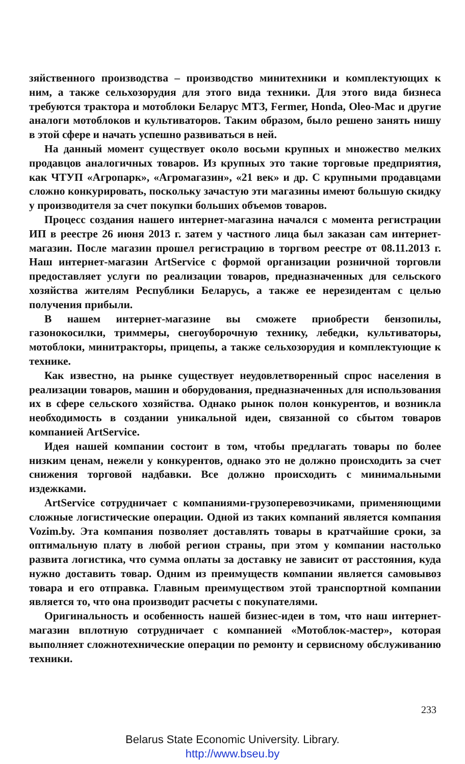зяйственного производства – производство минитехники и комплектующих к ним, а также сельхозорудия для этого вида техники. Для этого вида бизнеса требуются трактора и мотоблоки Беларус МТЗ, Fermer, Honda, Oleo-Mac и другие аналоги мотоблоков и культиваторов. Таким образом, было решено занять нишу в этой сфере и начать успешно развиваться в ней.
На данный момент существует около восьми крупных и множество мелких продавцов аналогичных товаров. Из крупных это такие торговые предприятия, как ЧТУП «Агропарк», «Агромагазин», «21 век» и др. С крупными продавцами сложно конкурировать, поскольку зачастую эти магазины имеют большую скидку у производителя за счет покупки больших объемов товаров.
Процесс создания нашего интернет-магазина начался с момента регистрации ИП в реестре 26 июня 2013 г. затем у частного лица был заказан сам интернет-магазин. После магазин прошел регистрацию в торгвом реестре от 08.11.2013 г. Наш интернет-магазин ArtService с формой организации розничной торговли предоставляет услуги по реализации товаров, предназначенных для сельского хозяйства жителям Республики Беларусь, а также ее нерезидентам с целью получения прибыли.
В нашем интернет-магазине вы сможете приобрести бензопилы, газонокосилки, триммеры, снегоуборочную технику, лебедки, культиваторы, мотоблоки, минитракторы, прицепы, а также сельхозорудия и комплектующие к технике.
Как известно, на рынке существует неудовлетворенный спрос населения в реализации товаров, машин и оборудования, предназначенных для использования их в сфере сельского хозяйства. Однако рынок полон конкурентов, и возникла необходимость в создании уникальной идеи, связанной со сбытом товаров компанией ArtService.
Идея нашей компании состоит в том, чтобы предлагать товары по более низким ценам, нежели у конкурентов, однако это не должно происходить за счет снижения торговой надбавки. Все должно происходить с минимальными издежками.
ArtService сотрудничает с компаниями-грузоперевозчиками, применяющими сложные логистические операции. Одной из таких компаний является компания Vozim.by. Эта компания позволяет доставлять товары в кратчайшие сроки, за оптимальную плату в любой регион страны, при этом у компании настолько развита логистика, что сумма оплаты за доставку не зависит от расстояния, куда нужно доставить товар. Одним из преимуществ компании является самовывоз товара и его отправка. Главным преимуществом этой транспортной компании является то, что она производит расчеты с покупателями.
Оригинальность и особенность нашей бизнес-идеи в том, что наш интернет-магазин вплотную сотрудничает с компанией «Мотоблок-мастер», которая выполняет сложнотехнические операции по ремонту и сервисному обслуживанию техники.
233
Belarus State Economic University. Library.
http://www.bseu.by